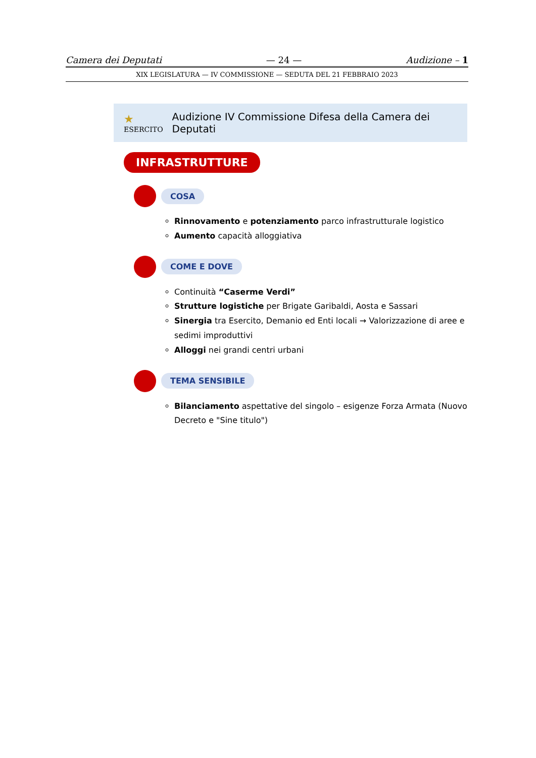Camera dei Deputati — 24 — Audizione – 1
XIX LEGISLATURA — IV COMMISSIONE — SEDUTA DEL 21 FEBBRAIO 2023
★ ESERCITO Audizione IV Commissione Difesa della Camera dei Deputati
INFRASTRUTTURE
COSA
Rinnovamento e potenziamento parco infrastrutturale logistico
Aumento capacità alloggiativa
COME E DOVE
Continuità “Caserme Verdi”
Strutture logistiche per Brigate Garibaldi, Aosta e Sassari
Sinergia tra Esercito, Demanio ed Enti locali → Valorizzazione di aree e sedimi improduttivi
Alloggi nei grandi centri urbani
TEMA SENSIBILE
Bilanciamento aspettative del singolo – esigenze Forza Armata (Nuovo Decreto e "Sine titulo")